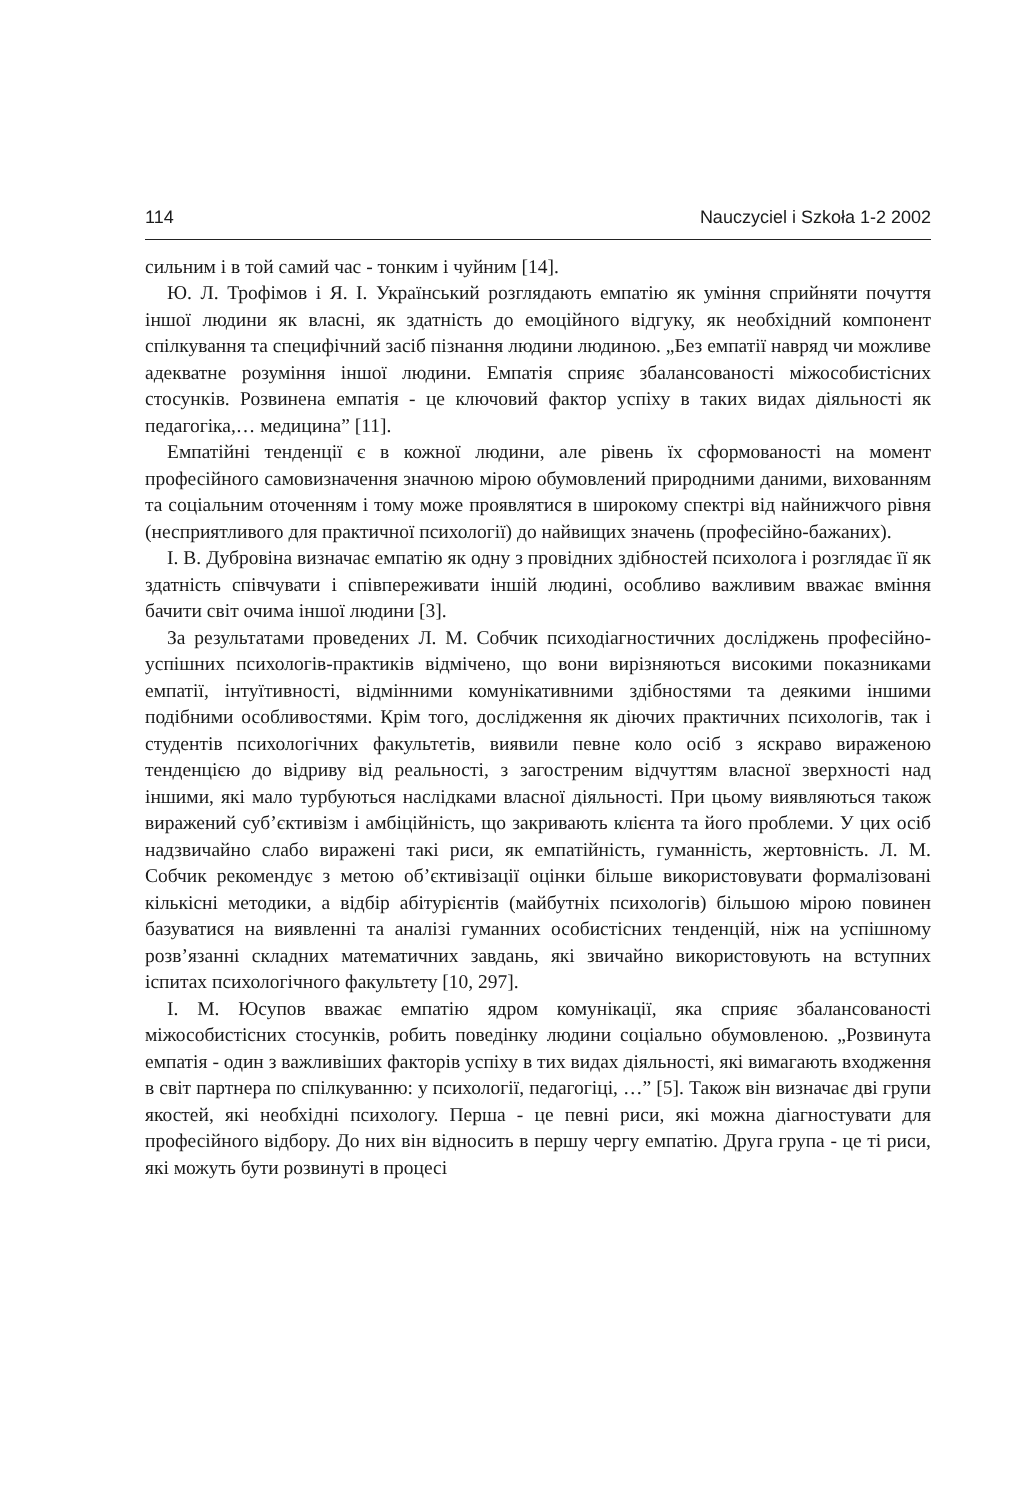114 Nauczyciel i Szkoła 1-2 2002
сильним і в той самий час - тонким і чуйним [14].
Ю. Л. Трофімов і Я. І. Український розглядають емпатію як уміння сприйняти почуття іншої людини як власні, як здатність до емоційного відгуку, як необхідний компонент спілкування та специфічний засіб пізнання людини людиною. „Без емпатії навряд чи можливе адекватне розуміння іншої людини. Емпатія сприяє збалансованості міжособистісних стосунків. Розвинена емпатія - це ключовий фактор успіху в таких видах діяльності як педагогіка,… медицина” [11].
Емпатійні тенденції є в кожної людини, але рівень їх сформованості на момент професійного самовизначення значною мірою обумовлений природними даними, вихованням та соціальним оточенням і тому може проявлятися в широкому спектрі від найнижчого рівня (несприятливого для практичної психології) до найвищих значень (професійно-бажаних).
І. В. Дубровіна визначає емпатію як одну з провідних здібностей психолога і розглядає її як здатність співчувати і співпереживати іншій людині, особливо важливим вважає вміння бачити світ очима іншої людини [3].
За результатами проведених Л. М. Собчик психодіагностичних досліджень професійно-успішних психологів-практиків відмічено, що вони вирізняються високими показниками емпатії, інтуїтивності, відмінними комунікативними здібностями та деякими іншими подібними особливостями. Крім того, дослідження як діючих практичних психологів, так і студентів психологічних факультетів, виявили певне коло осіб з яскраво вираженою тенденцією до відриву від реальності, з загостреним відчуттям власної зверхності над іншими, які мало турбуються наслідками власної діяльності. При цьому виявляються також виражений суб’єктивізм і амбіційність, що закривають клієнта та його проблеми. У цих осіб надзвичайно слабо виражені такі риси, як емпатійність, гуманність, жертовність. Л. М. Собчик рекомендує з метою об’єктивізації оцінки більше використовувати формалізовані кількісні методики, а відбір абітурієнтів (майбутніх психологів) більшою мірою повинен базуватися на виявленні та аналізі гуманних особистісних тенденцій, ніж на успішному розв’язанні складних математичних завдань, які звичайно використовують на вступних іспитах психологічного факультету [10, 297].
І. М. Юсупов вважає емпатію ядром комунікації, яка сприяє збалансованості міжособистісних стосунків, робить поведінку людини соціально обумовленою. „Розвинута емпатія - один з важливіших факторів успіху в тих видах діяльності, які вимагають входження в світ партнера по спілкуванню: у психології, педагогіці, …” [5]. Також він визначає дві групи якостей, які необхідні психологу. Перша - це певні риси, які можна діагностувати для професійного відбору. До них він відносить в першу чергу емпатію. Друга група - це ті риси, які можуть бути розвинуті в процесі